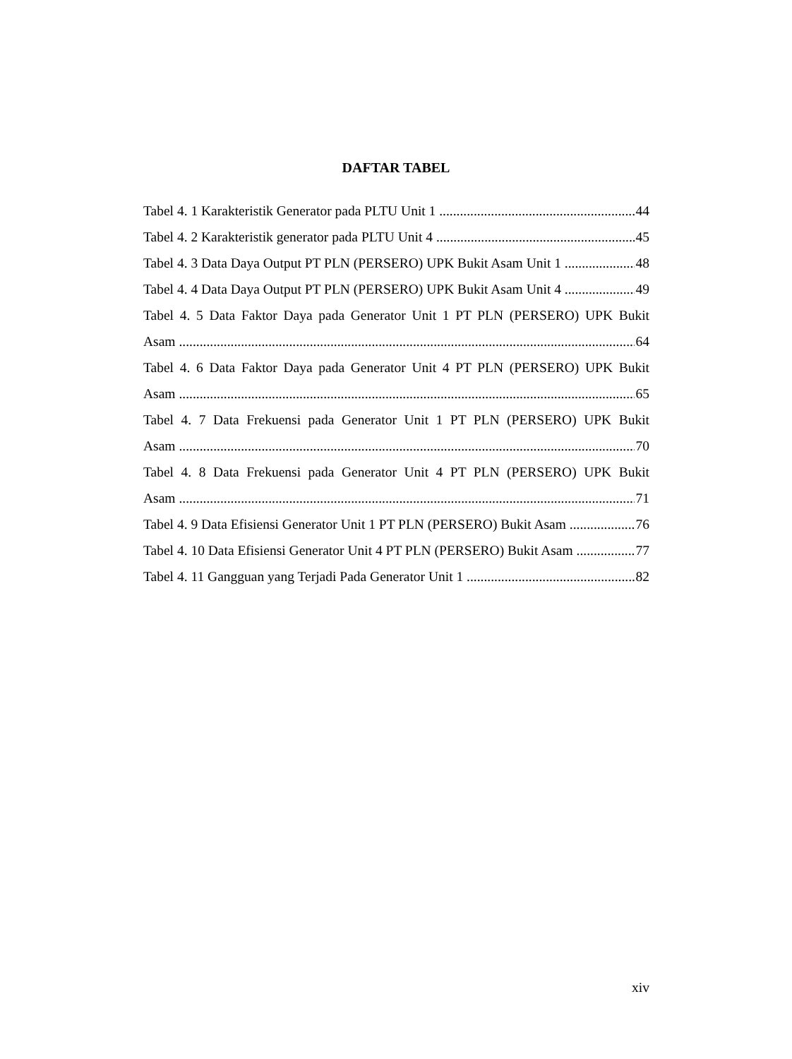DAFTAR TABEL
Tabel 4. 1 Karakteristik Generator pada PLTU Unit 1 44
Tabel 4. 2 Karakteristik generator pada PLTU Unit 4 45
Tabel 4. 3 Data Daya Output PT PLN (PERSERO) UPK Bukit Asam Unit 1 48
Tabel 4. 4 Data Daya Output PT PLN (PERSERO) UPK Bukit Asam Unit 4 49
Tabel 4. 5 Data Faktor Daya pada Generator Unit 1 PT PLN (PERSERO) UPK Bukit
Asam 64
Tabel 4. 6 Data Faktor Daya pada Generator Unit 4 PT PLN (PERSERO) UPK Bukit
Asam 65
Tabel 4. 7 Data Frekuensi pada Generator Unit 1 PT PLN (PERSERO) UPK Bukit
Asam 70
Tabel 4. 8 Data Frekuensi pada Generator Unit 4 PT PLN (PERSERO) UPK Bukit
Asam 71
Tabel 4. 9 Data Efisiensi Generator Unit 1 PT PLN (PERSERO) Bukit Asam 76
Tabel 4. 10 Data Efisiensi Generator Unit 4 PT PLN (PERSERO) Bukit Asam 77
Tabel 4. 11 Gangguan yang Terjadi Pada Generator Unit 1 82
xiv